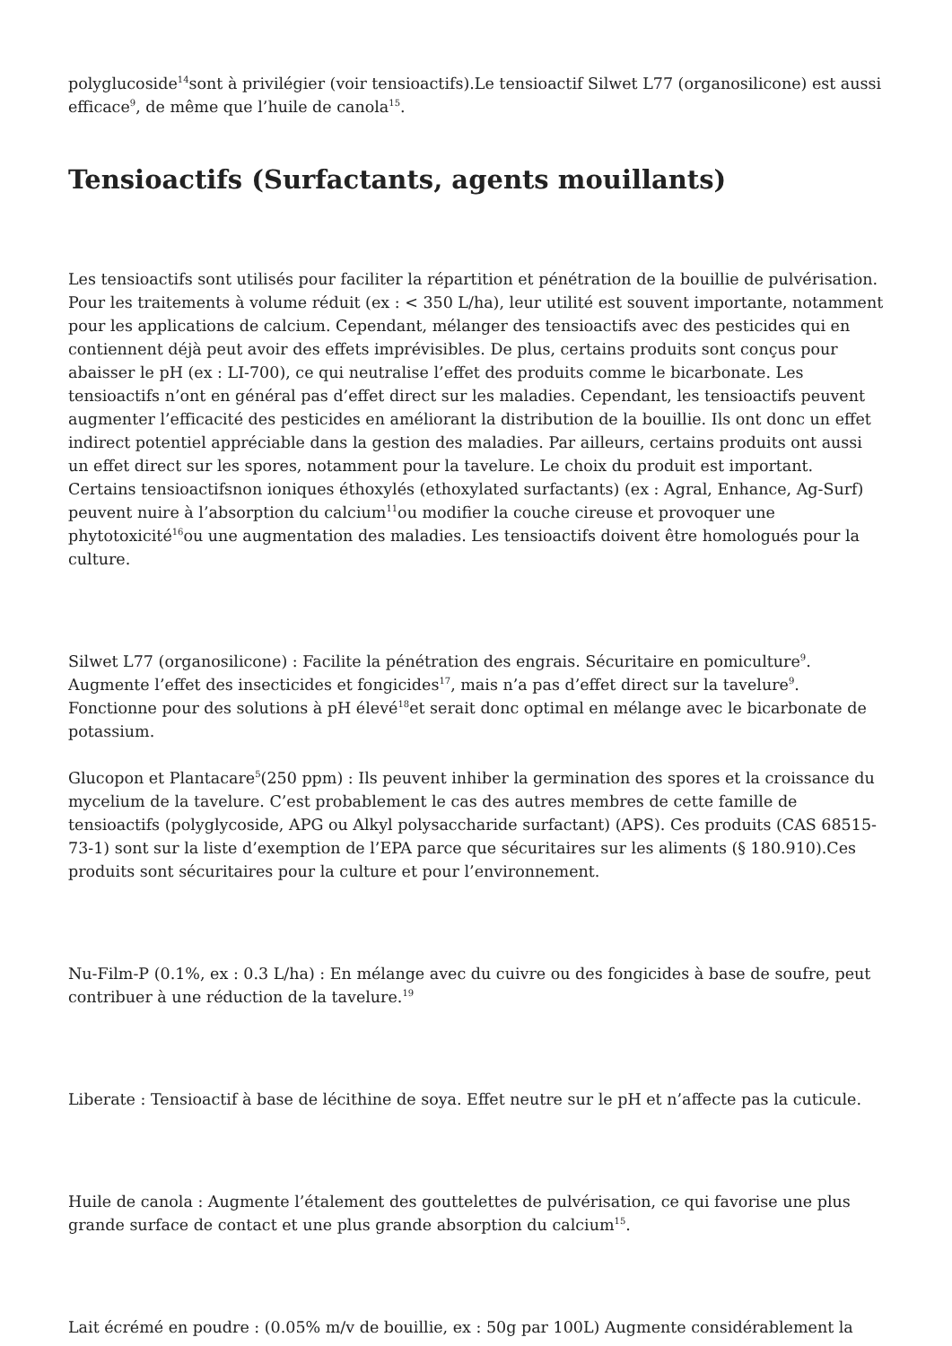polyglucoside<sup>14</sup>sont à privilégier (voir tensioactifs).Le tensioactif Silwet L77 (organosilicone) est aussi efficace<sup>9</sup>, de même que l’huile de canola<sup>15</sup>.
Tensioactifs (Surfactants, agents mouillants)
Les tensioactifs sont utilisés pour faciliter la répartition et pénétration de la bouillie de pulvérisation. Pour les traitements à volume réduit (ex : < 350 L/ha), leur utilité est souvent importante, notamment pour les applications de calcium. Cependant, mélanger des tensioactifs avec des pesticides qui en contiennent déjà peut avoir des effets imprévisibles. De plus, certains produits sont conçus pour abaisser le pH (ex : LI-700), ce qui neutralise l’effet des produits comme le bicarbonate. Les tensioactifs n’ont en général pas d’effet direct sur les maladies. Cependant, les tensioactifs peuvent augmenter l’efficacité des pesticides en améliorant la distribution de la bouillie. Ils ont donc un effet indirect potentiel appréciable dans la gestion des maladies. Par ailleurs, certains produits ont aussi un effet direct sur les spores, notamment pour la tavelure. Le choix du produit est important. Certains tensioactifsnon ioniques éthoxylés (ethoxylated surfactants) (ex : Agral, Enhance, Ag-Surf) peuvent nuire à l’absorption du calcium<sup>11</sup>ou modifier la couche cireuse et provoquer une phytotoxicité<sup>16</sup>ou une augmentation des maladies. Les tensioactifs doivent être homologués pour la culture.
Silwet L77 (organosilicone) : Facilite la pénétration des engrais. Sécuritaire en pomiculture<sup>9</sup>. Augmente l’effet des insecticides et fongicides<sup>17</sup>, mais n’a pas d’effet direct sur la tavelure<sup>9</sup>. Fonctionne pour des solutions à pH élevé<sup>18</sup>et serait donc optimal en mélange avec le bicarbonate de potassium.
Glucopon et Plantacare<sup>5</sup>(250 ppm) : Ils peuvent inhiber la germination des spores et la croissance du mycelium de la tavelure. C’est probablement le cas des autres membres de cette famille de tensioactifs (polyglycoside, APG ou Alkyl polysaccharide surfactant) (APS). Ces produits (CAS 68515-73-1) sont sur la liste d’exemption de l’EPA parce que sécuritaires sur les aliments (§ 180.910).Ces produits sont sécuritaires pour la culture et pour l’environnement.
Nu-Film-P (0.1%, ex : 0.3 L/ha) : En mélange avec du cuivre ou des fongicides à base de soufre, peut contribuer à une réduction de la tavelure.<sup>19</sup>
Liberate : Tensioactif à base de lécithine de soya. Effet neutre sur le pH et n’affecte pas la cuticule.
Huile de canola : Augmente l’étalement des gouttelettes de pulvérisation, ce qui favorise une plus grande surface de contact et une plus grande absorption du calcium<sup>15</sup>.
Lait écrémé en poudre : (0.05% m/v de bouillie, ex : 50g par 100L) Augmente considérablement la